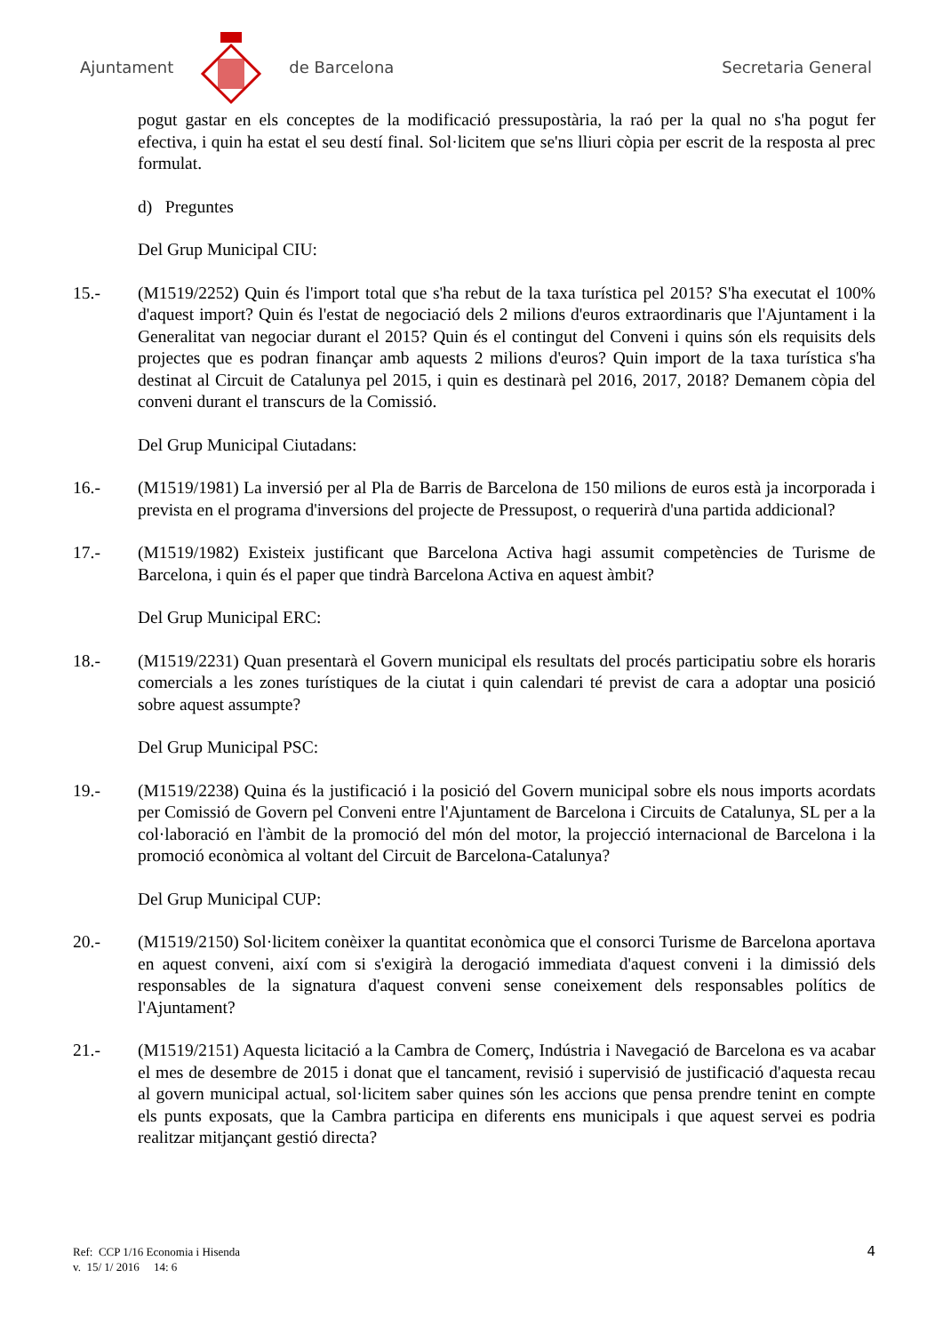Ajuntament de Barcelona Secretaria General
pogut gastar en els conceptes de la modificació pressupostària, la raó per la qual no s'ha pogut fer efectiva, i quin ha estat el seu destí final. Sol·licitem que se'ns lliuri còpia per escrit de la resposta al prec formulat.
d) Preguntes
Del Grup Municipal CIU:
15.- (M1519/2252) Quin és l'import total que s'ha rebut de la taxa turística pel 2015? S'ha executat el 100% d'aquest import? Quin és l'estat de negociació dels 2 milions d'euros extraordinaris que l'Ajuntament i la Generalitat van negociar durant el 2015? Quin és el contingut del Conveni i quins són els requisits dels projectes que es podran finançar amb aquests 2 milions d'euros? Quin import de la taxa turística s'ha destinat al Circuit de Catalunya pel 2015, i quin es destinarà pel 2016, 2017, 2018? Demanem còpia del conveni durant el transcurs de la Comissió.
Del Grup Municipal Ciutadans:
16.- (M1519/1981) La inversió per al Pla de Barris de Barcelona de 150 milions de euros està ja incorporada i prevista en el programa d'inversions del projecte de Pressupost, o requerirà d'una partida addicional?
17.- (M1519/1982) Existeix justificant que Barcelona Activa hagi assumit competències de Turisme de Barcelona, i quin és el paper que tindrà Barcelona Activa en aquest àmbit?
Del Grup Municipal ERC:
18.- (M1519/2231) Quan presentarà el Govern municipal els resultats del procés participatiu sobre els horaris comercials a les zones turístiques de la ciutat i quin calendari té previst de cara a adoptar una posició sobre aquest assumpte?
Del Grup Municipal PSC:
19.- (M1519/2238) Quina és la justificació i la posició del Govern municipal sobre els nous imports acordats per Comissió de Govern pel Conveni entre l'Ajuntament de Barcelona i Circuits de Catalunya, SL per a la col·laboració en l'àmbit de la promoció del món del motor, la projecció internacional de Barcelona i la promoció econòmica al voltant del Circuit de Barcelona-Catalunya?
Del Grup Municipal CUP:
20.- (M1519/2150) Sol·licitem conèixer la quantitat econòmica que el consorci Turisme de Barcelona aportava en aquest conveni, així com si s'exigirà la derogació immediata d'aquest conveni i la dimissió dels responsables de la signatura d'aquest conveni sense coneixement dels responsables polítics de l'Ajuntament?
21.- (M1519/2151) Aquesta licitació a la Cambra de Comerç, Indústria i Navegació de Barcelona es va acabar el mes de desembre de 2015 i donat que el tancament, revisió i supervisió de justificació d'aquesta recau al govern municipal actual, sol·licitem saber quines són les accions que pensa prendre tenint en compte els punts exposats, que la Cambra participa en diferents ens municipals i que aquest servei es podria realitzar mitjançant gestió directa?
Ref: CCP 1/16 Economia i Hisenda
v. 15/ 1/ 2016 14: 6
4